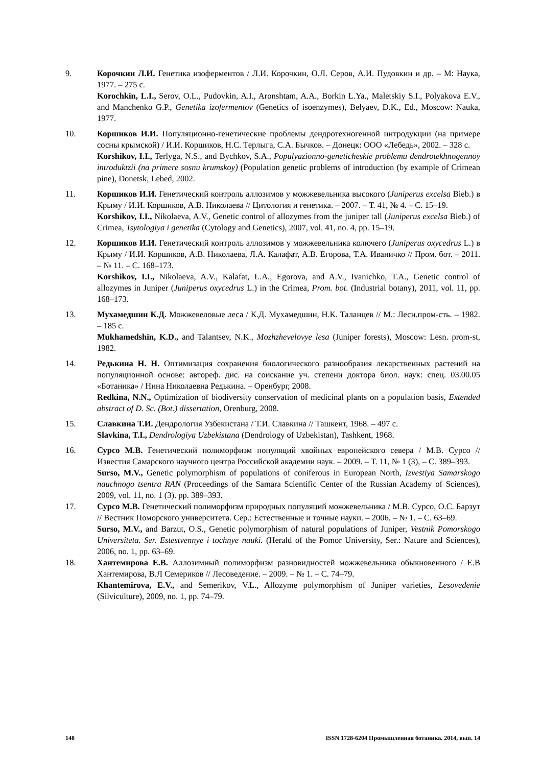9. Корочкин Л.И. Генетика изоферментов / Л.И. Корочкин, О.Л. Серов, А.И. Пудовкин и др. – М: Наука, 1977. – 275 с.
Korochkin, L.I., Serov, O.L., Pudovkin, A.I., Aronshtam, A.A., Borkin L.Ya., Maletskiy S.I., Polyakova E.V., and Manchenko G.P., Genetika izofermentov (Genetics of isoenzymes), Belyaev, D.K., Ed., Moscow: Nauka, 1977.
10. Коршиков И.И. Популяционно-генетические проблемы дендротехногенной интродукции (на примере сосны крымской) / И.И. Коршиков, Н.С. Терлыга, С.А. Бычков. – Донецк: ООО «Лебедь», 2002. – 328 с.
Korshikov, I.I., Terlyga, N.S., and Bychkov, S.A., Populyazionno-geneticheskie problemu dendrotekhnogennoy introduktzii (na primere sosnu krumskoy) (Population genetic problems of introduction (by example of Crimean pine), Donetsk, Lebed, 2002.
11. Коршиков И.И. Генетический контроль аллозимов у можжевельника высокого (Juniperus excelsa Bieb.) в Крыму / И.И. Коршиков, А.В. Николаева // Цитология и генетика. – 2007. – Т. 41, № 4. – С. 15–19.
Korshikov, I.I., Nikolaeva, A.V., Genetic control of allozymes from the juniper tall (Juniperus excelsa Bieb.) of Crimea, Tsytologiya i genetika (Cytology and Genetics), 2007, vol. 41, no. 4, pp. 15–19.
12. Коршиков И.И. Генетический контроль аллозимов у можжевельника колючего (Juniperus oxycedrus L.) в Крыму / И.И. Коршиков, А.В. Николаева, Л.А. Калафат, А.В. Егорова, Т.А. Иваничко // Пром. бот. – 2011. – № 11. – С. 168–173.
Korshikov, I.I., Nikolaeva, A.V., Kalafat, L.A., Egorova, and A.V., Ivanichko, T.A., Genetic control of allozymes in Juniper (Juniperus oxycedrus L.) in the Crimea, Prom. bot. (Industrial botany), 2011, vol. 11, pp. 168–173.
13. Мухамедшин К.Д. Можжевеловые леса / К.Д. Мухамедшин, Н.К. Таланцев // М.: Лесн.пром-сть. – 1982. – 185 с.
Mukhamedshin, K.D., and Talantsev, N.K., Mozhzhevelovye lesa (Juniper forests), Moscow: Lesn. prom-st, 1982.
14. Редькина Н. Н. Оптимизация сохранения биологического разнообразия лекарственных растений на популяционной основе: автореф. дис. на соискание уч. степени доктора биол. наук: спец. 03.00.05 «Ботаника» / Нина Николаевна Редькина. – Оренбург, 2008.
Redkina, N.N., Optimization of biodiversity conservation of medicinal plants on a population basis, Extended abstract of D. Sc. (Bot.) dissertation, Orenburg, 2008.
15. Славкина Т.И. Дендрология Узбекистана / Т.И. Славкина // Ташкент, 1968. – 497 с.
Slavkina, T.I., Dendrologiya Uzbekistana (Dendrology of Uzbekistan), Tashkent, 1968.
16. Сурсо М.В. Генетический полиморфизм популяций хвойных европейского севера / М.В. Сурсо // Известия Самарского научного центра Российской академии наук. – 2009. – Т. 11, № 1 (3), – С. 389–393.
Surso, M.V., Genetic polymorphism of populations of coniferous in European North, Izvestiya Samarskogo nauchnogo tsentra RAN (Proceedings of the Samara Scientific Center of the Russian Academy of Sciences), 2009, vol. 11, no. 1 (3). pp. 389–393.
17. Сурсо М.В. Генетический полиморфизм природных популяций можжевельника / М.В. Сурсо, О.С. Барзут // Вестник Поморского университета. Сер.: Естественные и точные науки. – 2006. – № 1. – С. 63–69.
Surso, M.V., and Barzut, O.S., Genetic polymorphism of natural populations of Juniper, Vestnik Pomorskogo Universiteta. Ser. Estestvennye i tochnye nauki. (Herald of the Pomor University, Ser.: Nature and Sciences), 2006, no. 1, pp. 63–69.
18. Хантемирова Е.В. Аллозимный полиморфизм разновидностей можжевельника обыкновенного / Е.В Хантемирова, В.Л Семериков // Лесоведение. – 2009. – № 1. – С. 74–79.
Khantemirova, E.V., and Semerikov, V.L., Allozyme polymorphism of Juniper varieties, Lesovedenie (Silviculture), 2009, no. 1, pp. 74–79.
148 ISSN 1728-6204 Промышленная ботаника. 2014, вып. 14